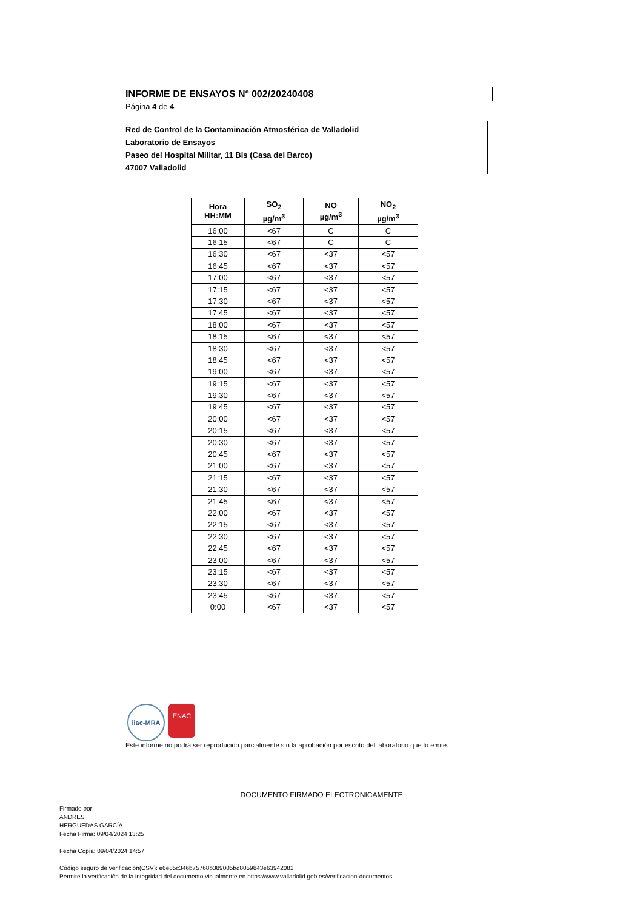INFORME DE ENSAYOS Nº 002/20240408
Página 4 de 4
Red de Control de la Contaminación Atmosférica de Valladolid
Laboratorio de Ensayos
Paseo del Hospital Militar, 11 Bis (Casa del Barco)
47007 Valladolid
| Hora HH:MM | SO<sub>2</sub> µg/m<sup>3</sup> | NO µg/m<sup>3</sup> | NO<sub>2</sub> µg/m<sup>3</sup> |
| --- | --- | --- | --- |
| 16:00 | <67 | C | C |
| 16:15 | <67 | C | C |
| 16:30 | <67 | <37 | <57 |
| 16:45 | <67 | <37 | <57 |
| 17:00 | <67 | <37 | <57 |
| 17:15 | <67 | <37 | <57 |
| 17:30 | <67 | <37 | <57 |
| 17:45 | <67 | <37 | <57 |
| 18:00 | <67 | <37 | <57 |
| 18:15 | <67 | <37 | <57 |
| 18:30 | <67 | <37 | <57 |
| 18:45 | <67 | <37 | <57 |
| 19:00 | <67 | <37 | <57 |
| 19:15 | <67 | <37 | <57 |
| 19:30 | <67 | <37 | <57 |
| 19:45 | <67 | <37 | <57 |
| 20:00 | <67 | <37 | <57 |
| 20:15 | <67 | <37 | <57 |
| 20:30 | <67 | <37 | <57 |
| 20:45 | <67 | <37 | <57 |
| 21:00 | <67 | <37 | <57 |
| 21:15 | <67 | <37 | <57 |
| 21:30 | <67 | <37 | <57 |
| 21:45 | <67 | <37 | <57 |
| 22:00 | <67 | <37 | <57 |
| 22:15 | <67 | <37 | <57 |
| 22:30 | <67 | <37 | <57 |
| 22:45 | <67 | <37 | <57 |
| 23:00 | <67 | <37 | <57 |
| 23:15 | <67 | <37 | <57 |
| 23:30 | <67 | <37 | <57 |
| 23:45 | <67 | <37 | <57 |
| 0:00 | <67 | <37 | <57 |
ilac-MRA
ENAC
Este informe no podrá ser reproducido parcialmente sin la aprobación por escrito del laboratorio que lo emite.
DOCUMENTO FIRMADO ELECTRONICAMENTE
Firmado por:
ANDRES
HERGUEDAS GARCÍA
Fecha Firma: 09/04/2024 13:25
Fecha Copia: 09/04/2024 14:57
Código seguro de verificación(CSV): e6e85c346b75768b389005bd8059843e63942081
Permite la verificación de la integridad del documento visualmente en https://www.valladolid.gob.es/verificacion-documentos